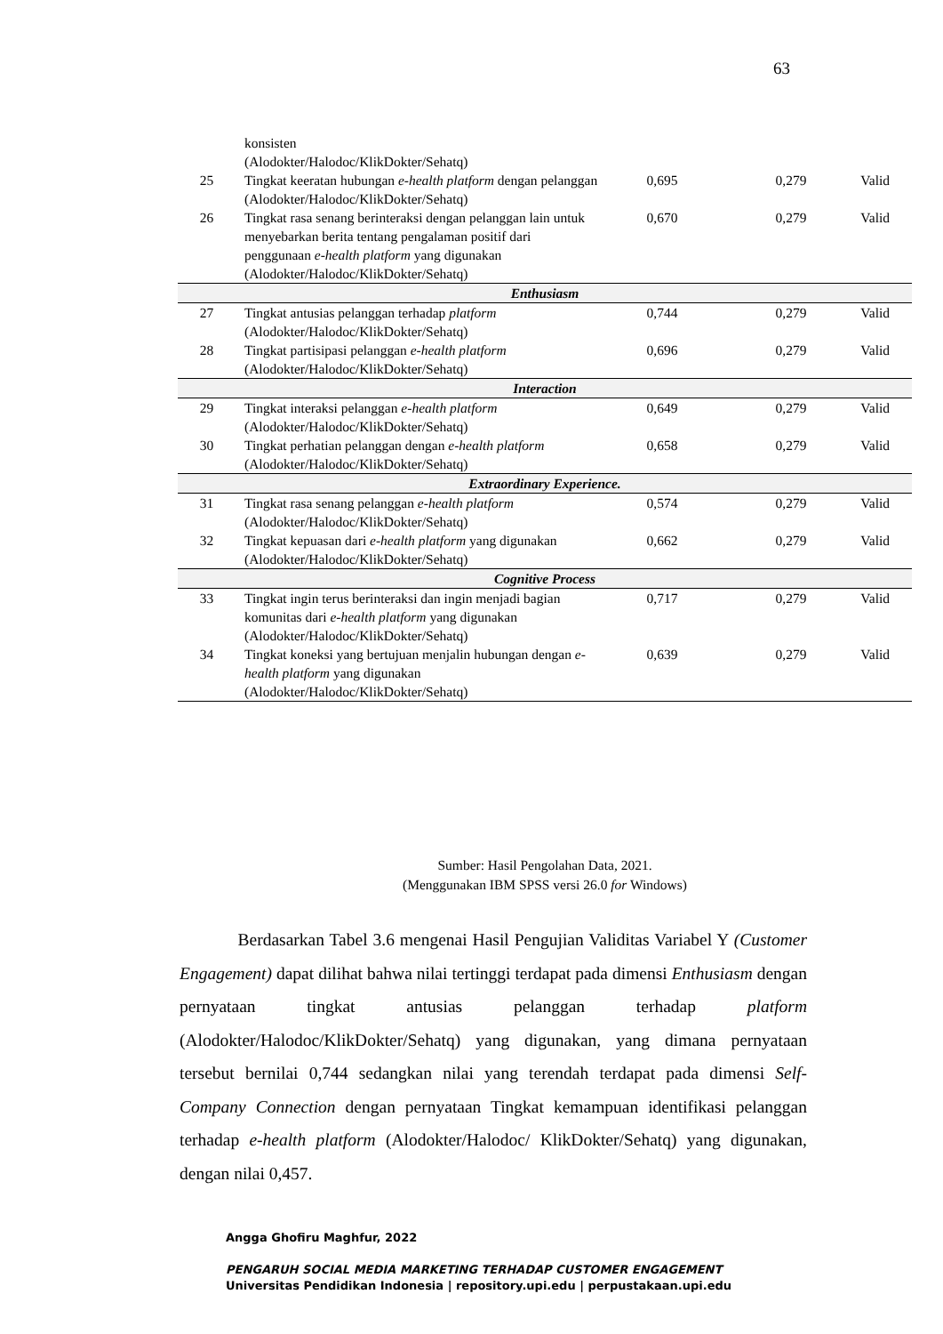63
| | konsisten (Alodokter/Halodoc/KlikDokter/Sehatq) | | | |
| 25 | Tingkat keeratan hubungan e-health platform dengan pelanggan (Alodokter/Halodoc/KlikDokter/Sehatq) | 0,695 | 0,279 | Valid |
| 26 | Tingkat rasa senang berinteraksi dengan pelanggan lain untuk menyebarkan berita tentang pengalaman positif dari penggunaan e-health platform yang digunakan (Alodokter/Halodoc/KlikDokter/Sehatq) | 0,670 | 0,279 | Valid |
| Enthusiasm | | | | |
| 27 | Tingkat antusias pelanggan terhadap platform (Alodokter/Halodoc/KlikDokter/Sehatq) | 0,744 | 0,279 | Valid |
| 28 | Tingkat partisipasi pelanggan e-health platform (Alodokter/Halodoc/KlikDokter/Sehatq) | 0,696 | 0,279 | Valid |
| Interaction | | | | |
| 29 | Tingkat interaksi pelanggan e-health platform (Alodokter/Halodoc/KlikDokter/Sehatq) | 0,649 | 0,279 | Valid |
| 30 | Tingkat perhatian pelanggan dengan e-health platform (Alodokter/Halodoc/KlikDokter/Sehatq) | 0,658 | 0,279 | Valid |
| Extraordinary Experience. | | | | |
| 31 | Tingkat rasa senang pelanggan e-health platform (Alodokter/Halodoc/KlikDokter/Sehatq) | 0,574 | 0,279 | Valid |
| 32 | Tingkat kepuasan dari e-health platform yang digunakan (Alodokter/Halodoc/KlikDokter/Sehatq) | 0,662 | 0,279 | Valid |
| Cognitive Process | | | | |
| 33 | Tingkat ingin terus berinteraksi dan ingin menjadi bagian komunitas dari e-health platform yang digunakan (Alodokter/Halodoc/KlikDokter/Sehatq) | 0,717 | 0,279 | Valid |
| 34 | Tingkat koneksi yang bertujuan menjalin hubungan dengan e-health platform yang digunakan (Alodokter/Halodoc/KlikDokter/Sehatq) | 0,639 | 0,279 | Valid |
Sumber: Hasil Pengolahan Data, 2021.
(Menggunakan IBM SPSS versi 26.0 for Windows)
Berdasarkan Tabel 3.6 mengenai Hasil Pengujian Validitas Variabel Y (Customer Engagement) dapat dilihat bahwa nilai tertinggi terdapat pada dimensi Enthusiasm dengan pernyataan tingkat antusias pelanggan terhadap platform (Alodokter/Halodoc/KlikDokter/Sehatq) yang digunakan, yang dimana pernyataan tersebut bernilai 0,744 sedangkan nilai yang terendah terdapat pada dimensi Self-Company Connection dengan pernyataan Tingkat kemampuan identifikasi pelanggan terhadap e-health platform (Alodokter/Halodoc/ KlikDokter/Sehatq) yang digunakan, dengan nilai 0,457.
Angga Ghofiru Maghfur, 2022
PENGARUH SOCIAL MEDIA MARKETING TERHADAP CUSTOMER ENGAGEMENT
Universitas Pendidikan Indonesia | repository.upi.edu | perpustakaan.upi.edu